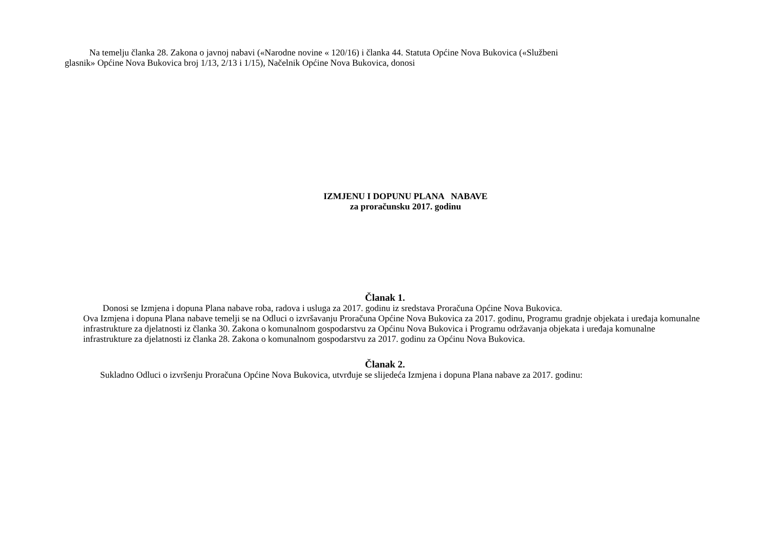Na temelju članka 28. Zakona o javnoj nabavi («Narodne novine « 120/16) i članka 44. Statuta Općine Nova Bukovica («Službeni
glasnik» Općine Nova Bukovica broj 1/13, 2/13 i 1/15), Načelnik Općine Nova Bukovica, donosi
IZMJENU I DOPUNU PLANA NABAVE
za proračunsku 2017. godinu
Članak 1.
Donosi se Izmjena i dopuna Plana nabave roba, radova i usluga za 2017. godinu iz sredstava Proračuna Općine Nova Bukovica.
Ova Izmjena i dopuna Plana nabave temelji se na Odluci o izvršavanju Proračuna Općine Nova Bukovica za 2017. godinu, Programu gradnje objekata i uređaja komunalne infrastrukture za djelatnosti iz članka 30. Zakona o komunalnom gospodarstvu za Općinu Nova Bukovica i Programu održavanja objekata i uređaja komunalne infrastrukture za djelatnosti iz članka 28. Zakona o komunalnom gospodarstvu za 2017. godinu za Općinu Nova Bukovica.
Članak 2.
Sukladno Odluci o izvršenju Proračuna Općine Nova Bukovica, utvrđuje se slijedeća Izmjena i dopuna Plana nabave za 2017. godinu: